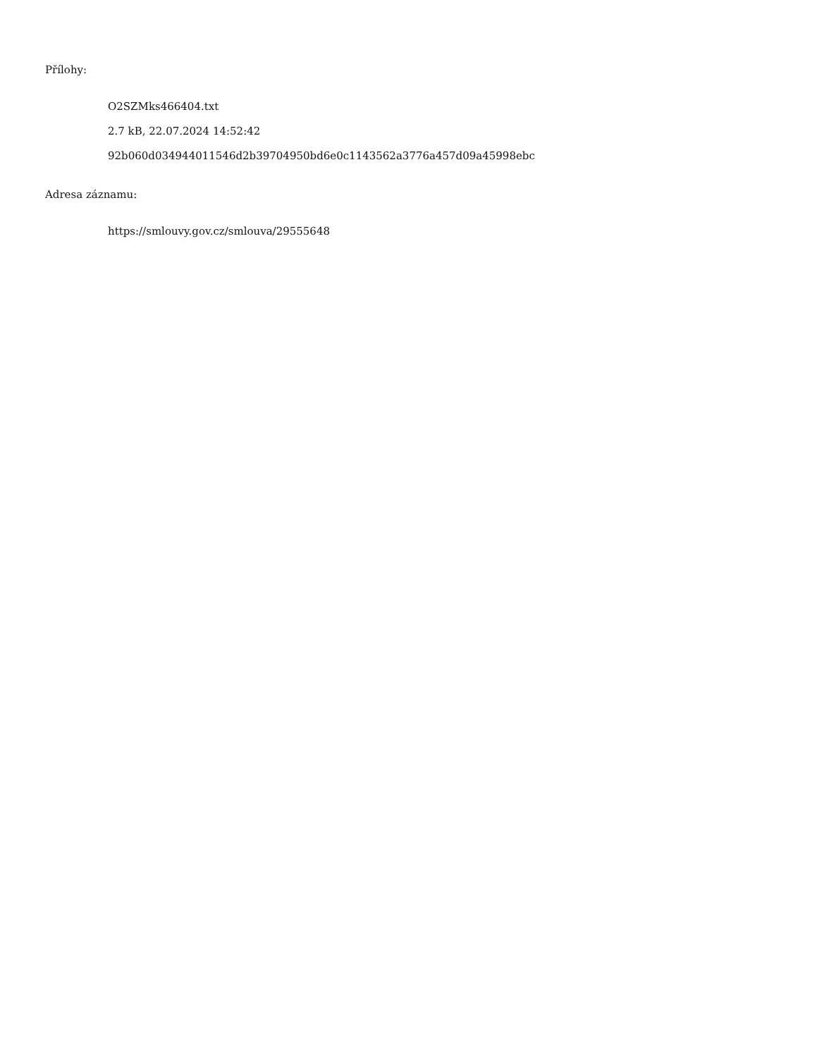Přílohy:
O2SZMks466404.txt
2.7 kB, 22.07.2024 14:52:42
92b060d034944011546d2b39704950bd6e0c1143562a3776a457d09a45998ebc
Adresa záznamu:
https://smlouvy.gov.cz/smlouva/29555648